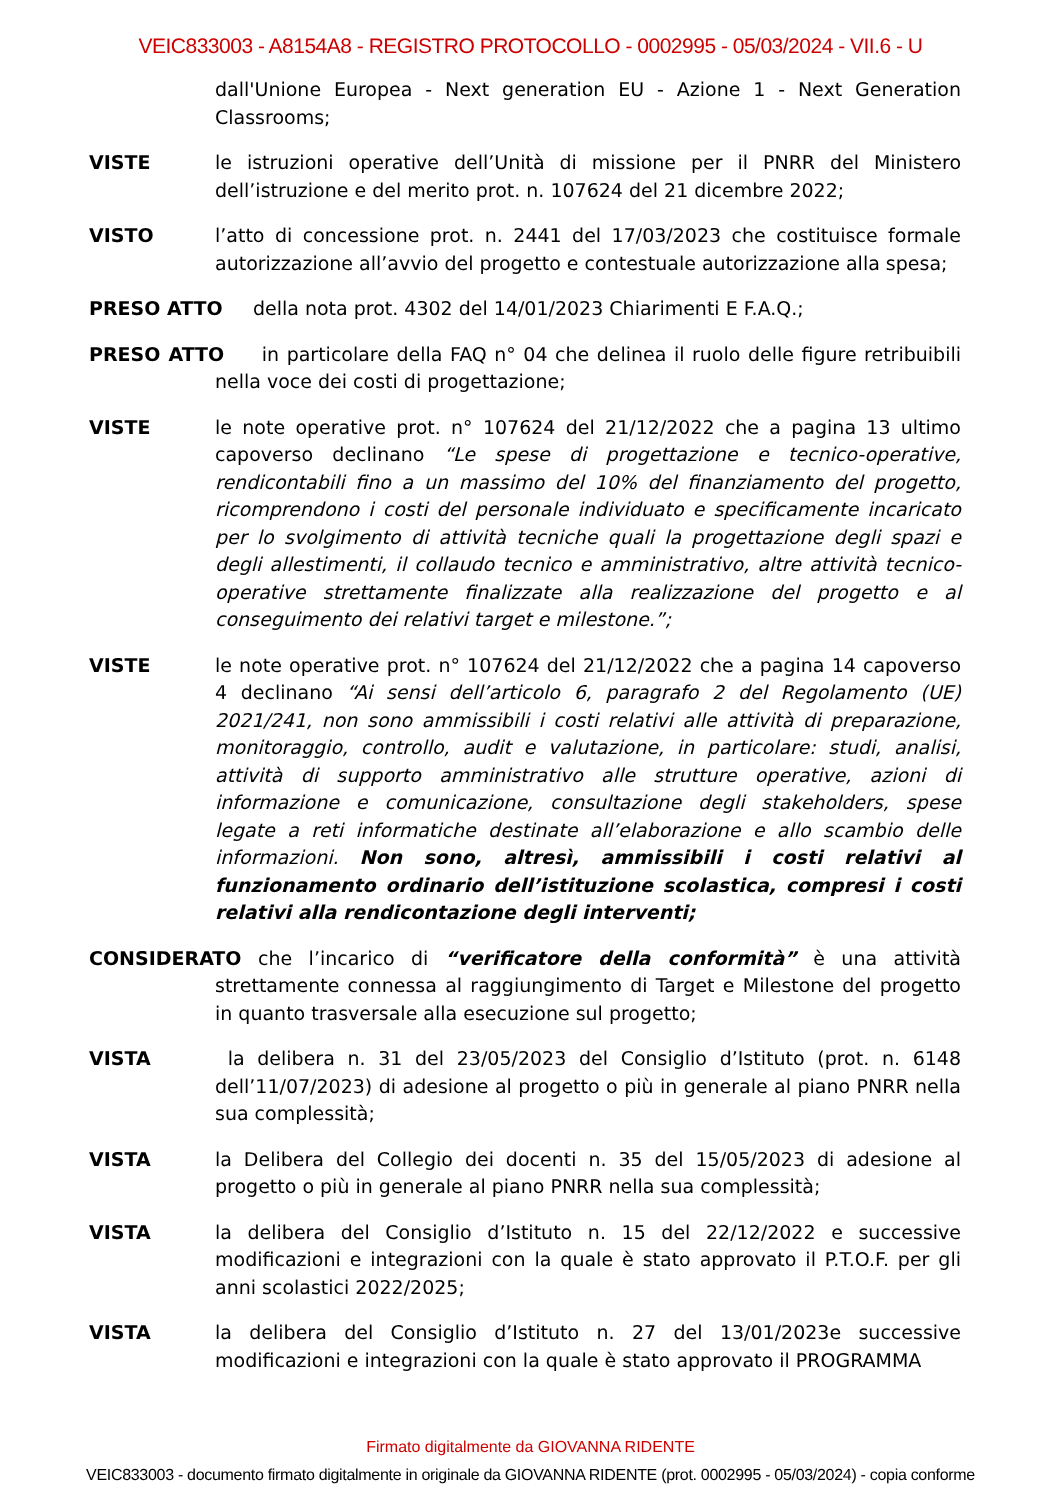VEIC833003 - A8154A8 - REGISTRO PROTOCOLLO - 0002995 - 05/03/2024 - VII.6 - U
dall'Unione Europea - Next generation EU - Azione 1 - Next Generation Classrooms;
VISTE le istruzioni operative dell’Unità di missione per il PNRR del Ministero dell’istruzione e del merito prot. n. 107624 del 21 dicembre 2022;
VISTO l’atto di concessione prot. n. 2441 del 17/03/2023 che costituisce formale autorizzazione all’avvio del progetto e contestuale autorizzazione alla spesa;
PRESO ATTO della nota prot. 4302 del 14/01/2023 Chiarimenti E F.A.Q.;
PRESO ATTO in particolare della FAQ n° 04 che delinea il ruolo delle figure retribuibili nella voce dei costi di progettazione;
VISTE le note operative prot. n° 107624 del 21/12/2022 che a pagina 13 ultimo capoverso declinano “Le spese di progettazione e tecnico-operative, rendicontabili fino a un massimo del 10% del finanziamento del progetto, ricomprendono i costi del personale individuato e specificamente incaricato per lo svolgimento di attività tecniche quali la progettazione degli spazi e degli allestimenti, il collaudo tecnico e amministrativo, altre attività tecnico-operative strettamente finalizzate alla realizzazione del progetto e al conseguimento dei relativi target e milestone.”;
VISTE le note operative prot. n° 107624 del 21/12/2022 che a pagina 14 capoverso 4 declinano “Ai sensi dell’articolo 6, paragrafo 2 del Regolamento (UE) 2021/241, non sono ammissibili i costi relativi alle attività di preparazione, monitoraggio, controllo, audit e valutazione, in particolare: studi, analisi, attività di supporto amministrativo alle strutture operative, azioni di informazione e comunicazione, consultazione degli stakeholders, spese legate a reti informatiche destinate all’elaborazione e allo scambio delle informazioni. Non sono, altresì, ammissibili i costi relativi al funzionamento ordinario dell’istituzione scolastica, compresi i costi relativi alla rendicontazione degli interventi;
CONSIDERATO che l’incarico di “verificatore della conformità” è una attività strettamente connessa al raggiungimento di Target e Milestone del progetto in quanto trasversale alla esecuzione sul progetto;
VISTA la delibera n. 31 del 23/05/2023 del Consiglio d’Istituto (prot. n. 6148 dell’11/07/2023) di adesione al progetto o più in generale al piano PNRR nella sua complessità;
VISTA la Delibera del Collegio dei docenti n. 35 del 15/05/2023 di adesione al progetto o più in generale al piano PNRR nella sua complessità;
VISTA la delibera del Consiglio d’Istituto n. 15 del 22/12/2022 e successive modificazioni e integrazioni con la quale è stato approvato il P.T.O.F. per gli anni scolastici 2022/2025;
VISTA la delibera del Consiglio d’Istituto n. 27 del 13/01/2023e successive modificazioni e integrazioni con la quale è stato approvato il PROGRAMMA
Firmato digitalmente da GIOVANNA RIDENTE
VEIC833003 - documento firmato digitalmente in originale da GIOVANNA RIDENTE (prot. 0002995 - 05/03/2024) - copia conforme